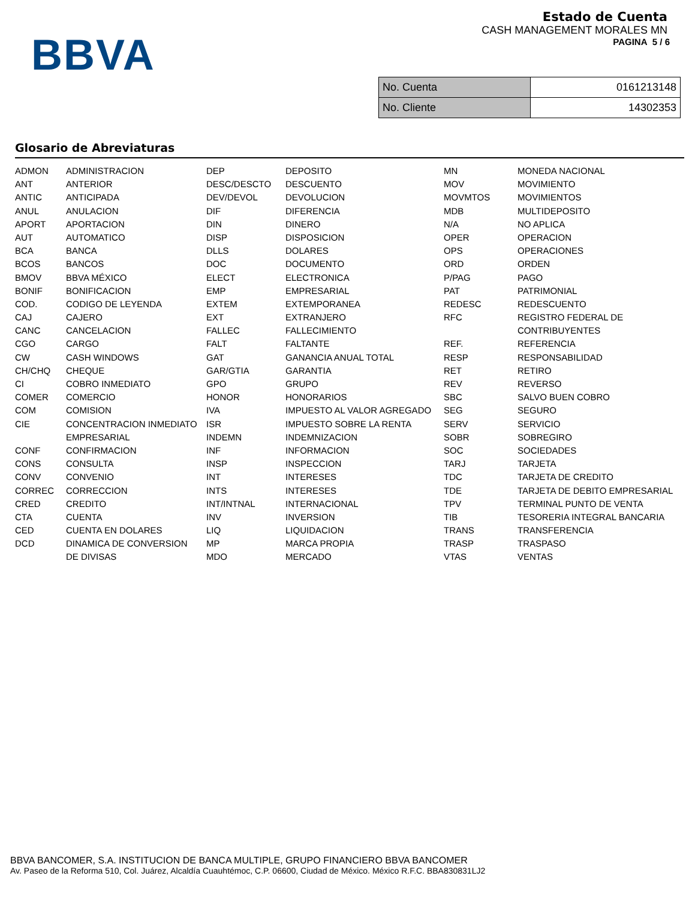BBVA
Estado de Cuenta
CASH MANAGEMENT MORALES MN
PAGINA 5 / 6
| No. Cuenta | 0161213148 |
| No. Cliente | 14302353 |
Glosario de Abreviaturas
| ADMON | ADMINISTRACION | DEP | DEPOSITO | MN | MONEDA NACIONAL |
| ANT | ANTERIOR | DESC/DESCTO | DESCUENTO | MOV | MOVIMIENTO |
| ANTIC | ANTICIPADA | DEV/DEVOL | DEVOLUCION | MOVMTOS | MOVIMIENTOS |
| ANUL | ANULACION | DIF | DIFERENCIA | MDB | MULTIDEPOSITO |
| APORT | APORTACION | DIN | DINERO | N/A | NO APLICA |
| AUT | AUTOMATICO | DISP | DISPOSICION | OPER | OPERACION |
| BCA | BANCA | DLLS | DOLARES | OPS | OPERACIONES |
| BCOS | BANCOS | DOC | DOCUMENTO | ORD | ORDEN |
| BMOV | BBVA MÉXICO | ELECT | ELECTRONICA | P/PAG | PAGO |
| BONIF | BONIFICACION | EMP | EMPRESARIAL | PAT | PATRIMONIAL |
| COD. | CODIGO DE LEYENDA | EXTEM | EXTEMPORANEA | REDESC | REDESCUENTO |
| CAJ | CAJERO | EXT | EXTRANJERO | RFC | REGISTRO FEDERAL DE |
| CANC | CANCELACION | FALLEC | FALLECIMIENTO | | CONTRIBUYENTES |
| CGO | CARGO | FALT | FALTANTE | REF. | REFERENCIA |
| CW | CASH WINDOWS | GAT | GANANCIA ANUAL TOTAL | RESP | RESPONSABILIDAD |
| CH/CHQ | CHEQUE | GAR/GTIA | GARANTIA | RET | RETIRO |
| CI | COBRO INMEDIATO | GPO | GRUPO | REV | REVERSO |
| COMER | COMERCIO | HONOR | HONORARIOS | SBC | SALVO BUEN COBRO |
| COM | COMISION | IVA | IMPUESTO AL VALOR AGREGADO | SEG | SEGURO |
| CIE | CONCENTRACION INMEDIATO | ISR | IMPUESTO SOBRE LA RENTA | SERV | SERVICIO |
| | EMPRESARIAL | INDEMN | INDEMNIZACION | SOBR | SOBREGIRO |
| CONF | CONFIRMACION | INF | INFORMACION | SOC | SOCIEDADES |
| CONS | CONSULTA | INSP | INSPECCION | TARJ | TARJETA |
| CONV | CONVENIO | INT | INTERESES | TDC | TARJETA DE CREDITO |
| CORREC | CORRECCION | INTS | INTERESES | TDE | TARJETA DE DEBITO EMPRESARIAL |
| CRED | CREDITO | INT/INTNAL | INTERNACIONAL | TPV | TERMINAL PUNTO DE VENTA |
| CTA | CUENTA | INV | INVERSION | TIB | TESORERIA INTEGRAL BANCARIA |
| CED | CUENTA EN DOLARES | LIQ | LIQUIDACION | TRANS | TRANSFERENCIA |
| DCD | DINAMICA DE CONVERSION | MP | MARCA PROPIA | TRASP | TRASPASO |
| | DE DIVISAS | MDO | MERCADO | VTAS | VENTAS |
BBVA BANCOMER, S.A. INSTITUCION DE BANCA MULTIPLE, GRUPO FINANCIERO BBVA BANCOMER
Av. Paseo de la Reforma 510, Col. Juárez, Alcaldía Cuauhtémoc, C.P. 06600, Ciudad de México. México R.F.C. BBA830831LJ2